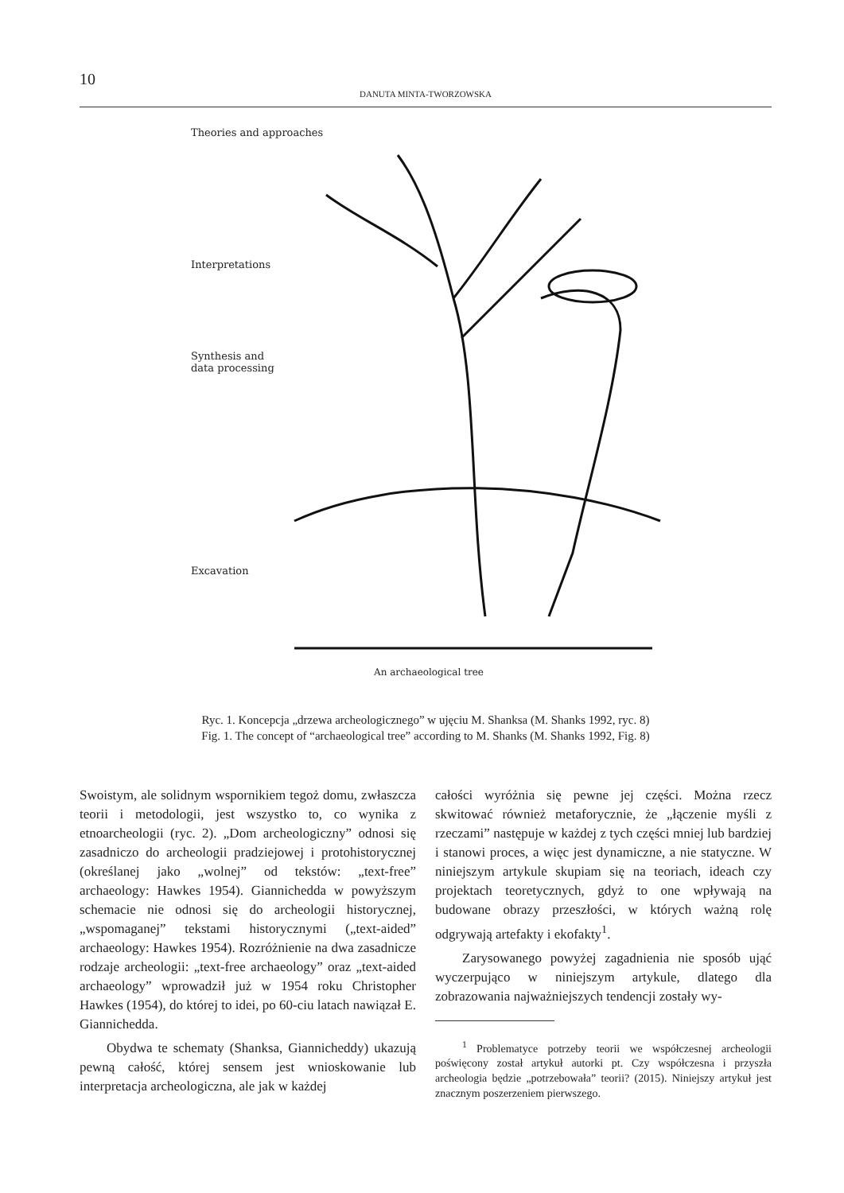10
DANUTA MINTA-TWORZOWSKA
Theories and approaches
Interpretations
Synthesis and
data processing
Excavation
An archaeological tree
Ryc. 1. Koncepcja „drzewa archeologicznego” w ujęciu M. Shanksa (M. Shanks 1992, ryc. 8)
Fig. 1. The concept of “archaeological tree” according to M. Shanks (M. Shanks 1992, Fig. 8)
Swoistym, ale solidnym wspornikiem tegoż domu, zwłaszcza teorii i metodologii, jest wszystko to, co wynika z etnoarcheologii (ryc. 2). „Dom archeologiczny” odnosi się zasadniczo do archeologii pradziejowej i protohistorycznej (określanej jako „wolnej” od tekstów: „text-free” archaeology: Hawkes 1954). Giannichedda w powyższym schemacie nie odnosi się do archeologii historycznej, „wspomaganej” tekstami historycznymi („text-aided” archaeology: Hawkes 1954). Rozróżnienie na dwa zasadnicze rodzaje archeologii: „text-free archaeology” oraz „text-aided archaeology” wprowadził już w 1954 roku Christopher Hawkes (1954), do której to idei, po 60-ciu latach nawiązał E. Giannichedda.
Obydwa te schematy (Shanksa, Giannicheddy) ukazują pewną całość, której sensem jest wnioskowanie lub interpretacja archeologiczna, ale jak w każdej
całości wyróżnia się pewne jej części. Można rzecz skwitować również metaforycznie, że „łączenie myśli z rzeczami” następuje w każdej z tych części mniej lub bardziej i stanowi proces, a więc jest dynamiczne, a nie statyczne. W niniejszym artykule skupiam się na teoriach, ideach czy projektach teoretycznych, gdyż to one wpływają na budowane obrazy przeszłości, w których ważną rolę odgrywają artefakty i ekofakty<sup>1</sup>.
Zarysowanego powyżej zagadnienia nie sposób ująć wyczerpująco w niniejszym artykule, dlatego dla zobrazowania najważniejszych tendencji zostały wy-
<sup>1</sup> Problematyce potrzeby teorii we współczesnej archeologii poświęcony został artykuł autorki pt. Czy współczesna i przyszła archeologia będzie „potrzebowała” teorii? (2015). Niniejszy artykuł jest znacznym poszerzeniem pierwszego.